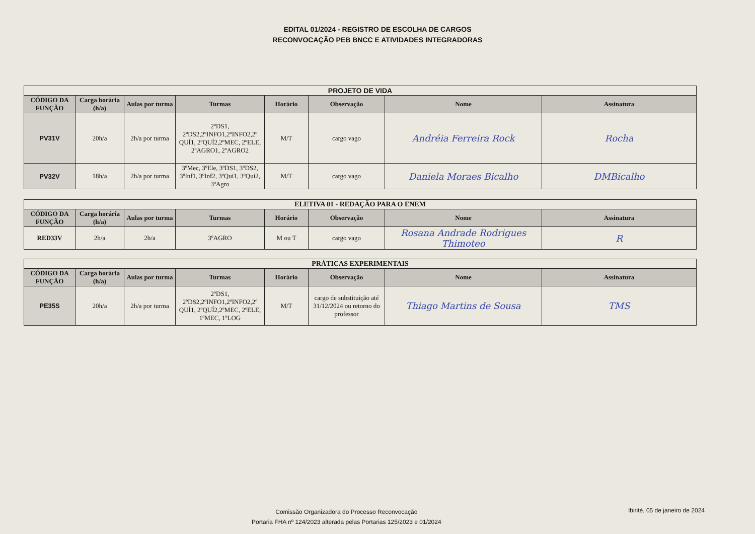EDITAL 01/2024 - REGISTRO DE ESCOLHA DE CARGOS
RECONVOCAÇÃO PEB BNCC E ATIVIDADES INTEGRADORAS
| PROJETO DE VIDA | | | | | | | |
| --- | --- | --- | --- | --- | --- | --- | --- |
| CÓDIGO DA FUNÇÃO | Carga horária (h/a) | Aulas por turma | Turmas | Horário | Observação | Nome | Assinatura |
| PV31V | 20h/a | 2h/a por turma | 2ºDS1, 2ºDS2,2ºINFO1,2ºINFO2,2º QUÍ1, 2ºQUÍ2,2ºMEC, 2ºELE, 2ºAGRO1, 2ºAGRO2 | M/T | cargo vago | Andréia Ferreira Rock | Rocha |
| PV32V | 18h/a | 2h/a por turma | 3ºMec, 3ºEle, 3ºDS1, 3ºDS2, 3ºInf1, 3ºInf2, 3ºQuí1, 3ºQuí2, 3ºAgro | M/T | cargo vago | Daniela Moraes Bicalho | DMBicalho |
| ELETIVA 01 - REDAÇÃO PARA O ENEM | | | | | | | |
| --- | --- | --- | --- | --- | --- | --- | --- |
| CÓDIGO DA FUNÇÃO | Carga horária (h/a) | Aulas por turma | Turmas | Horário | Observação | Nome | Assinatura |
| RED33V | 2h/a | 2h/a | 3ºAGRO | M ou T | cargo vago | Rosana Andrade Rodrigues Thimoteo | R |
| PRÁTICAS EXPERIMENTAIS | | | | | | | |
| --- | --- | --- | --- | --- | --- | --- | --- |
| CÓDIGO DA FUNÇÃO | Carga horária (h/a) | Aulas por turma | Turmas | Horário | Observação | Nome | Assinatura |
| PE35S | 20h/a | 2h/a por turma | 2ºDS1, 2ºDS2,2ºINFO1,2ºINFO2,2º QUÍ1, 2ºQUÍ2,2ºMEC, 2ºELE, 1ºMEC, 1ºLOG | M/T | cargo de substituição até 31/12/2024 ou retorno do professor | Thiago Martins de Sousa | TMS |
Comissão Organizadora do Processo Reconvocação
Portaria FHA nº 124/2023 alterada pelas Portarias 125/2023 e 01/2024
Ibirité, 05 de janeiro de 2024